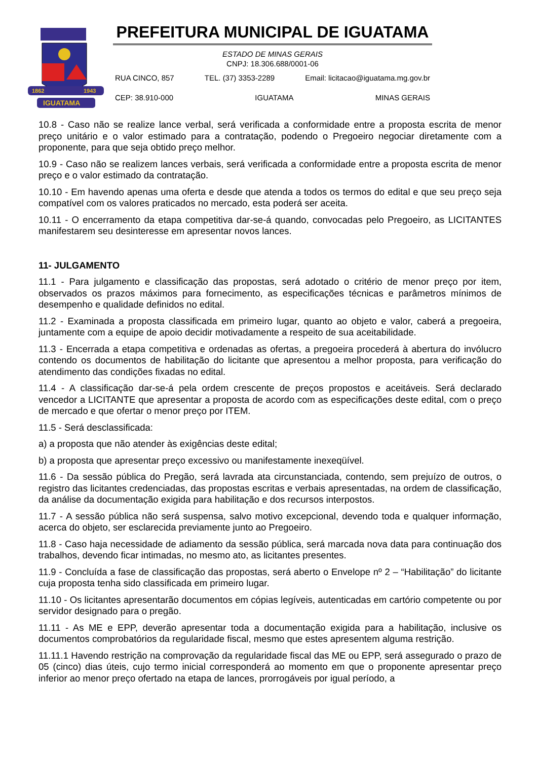1862
1943
IGUATAMA
PREFEITURA MUNICIPAL DE IGUATAMA
ESTADO DE MINAS GERAIS
CNPJ: 18.306.688/0001-06
RUA CINCO, 857 TEL. (37) 3353-2289 Email: licitacao@iguatama.mg.gov.br
CEP: 38.910-000 IGUATAMA MINAS GERAIS
10.8 - Caso não se realize lance verbal, será verificada a conformidade entre a proposta escrita de menor preço unitário e o valor estimado para a contratação, podendo o Pregoeiro negociar diretamente com a proponente, para que seja obtido preço melhor.
10.9 - Caso não se realizem lances verbais, será verificada a conformidade entre a proposta escrita de menor preço e o valor estimado da contratação.
10.10 - Em havendo apenas uma oferta e desde que atenda a todos os termos do edital e que seu preço seja compatível com os valores praticados no mercado, esta poderá ser aceita.
10.11 - O encerramento da etapa competitiva dar-se-á quando, convocadas pelo Pregoeiro, as LICITANTES manifestarem seu desinteresse em apresentar novos lances.
11- JULGAMENTO
11.1 - Para julgamento e classificação das propostas, será adotado o critério de menor preço por item, observados os prazos máximos para fornecimento, as especificações técnicas e parâmetros mínimos de desempenho e qualidade definidos no edital.
11.2 - Examinada a proposta classificada em primeiro lugar, quanto ao objeto e valor, caberá a pregoeira, juntamente com a equipe de apoio decidir motivadamente a respeito de sua aceitabilidade.
11.3 - Encerrada a etapa competitiva e ordenadas as ofertas, a pregoeira procederá à abertura do invólucro contendo os documentos de habilitação do licitante que apresentou a melhor proposta, para verificação do atendimento das condições fixadas no edital.
11.4 - A classificação dar-se-á pela ordem crescente de preços propostos e aceitáveis. Será declarado vencedor a LICITANTE que apresentar a proposta de acordo com as especificações deste edital, com o preço de mercado e que ofertar o menor preço por ITEM.
11.5 - Será desclassificada:
a) a proposta que não atender às exigências deste edital;
b) a proposta que apresentar preço excessivo ou manifestamente inexeqüível.
11.6 - Da sessão pública do Pregão, será lavrada ata circunstanciada, contendo, sem prejuízo de outros, o registro das licitantes credenciadas, das propostas escritas e verbais apresentadas, na ordem de classificação, da análise da documentação exigida para habilitação e dos recursos interpostos.
11.7 - A sessão pública não será suspensa, salvo motivo excepcional, devendo toda e qualquer informação, acerca do objeto, ser esclarecida previamente junto ao Pregoeiro.
11.8 - Caso haja necessidade de adiamento da sessão pública, será marcada nova data para continuação dos trabalhos, devendo ficar intimadas, no mesmo ato, as licitantes presentes.
11.9 - Concluída a fase de classificação das propostas, será aberto o Envelope nº 2 – “Habilitação” do licitante cuja proposta tenha sido classificada em primeiro lugar.
11.10 - Os licitantes apresentarão documentos em cópias legíveis, autenticadas em cartório competente ou por servidor designado para o pregão.
11.11 - As ME e EPP, deverão apresentar toda a documentação exigida para a habilitação, inclusive os documentos comprobatórios da regularidade fiscal, mesmo que estes apresentem alguma restrição.
11.11.1 Havendo restrição na comprovação da regularidade fiscal das ME ou EPP, será assegurado o prazo de 05 (cinco) dias úteis, cujo termo inicial corresponderá ao momento em que o proponente apresentar preço inferior ao menor preço ofertado na etapa de lances, prorrogáveis por igual período, a